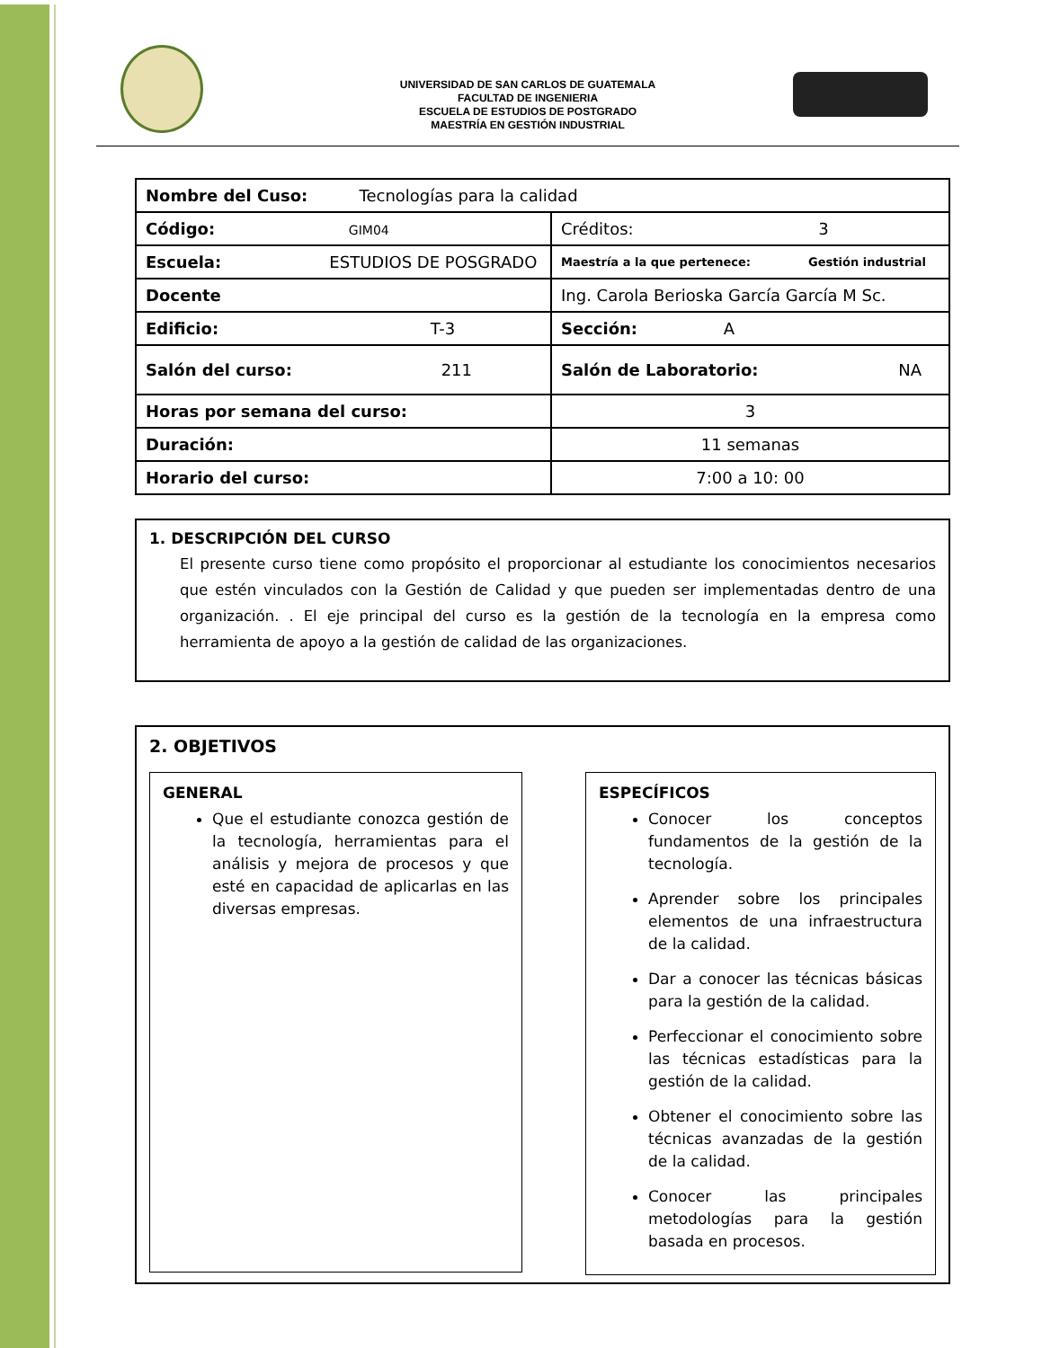UNIVERSIDAD DE SAN CARLOS DE GUATEMALA
FACULTAD DE INGENIERIA
ESCUELA DE ESTUDIOS DE POSTGRADO
MAESTRÍA EN GESTIÓN INDUSTRIAL
| Nombre del Cuso: Tecnologías para la calidad | |
| Código: GIM04 | Créditos: 3 |
| Escuela: ESTUDIOS DE POSGRADO | Maestría a la que pertenece: Gestión industrial |
| Docente | Ing. Carola Berioska García García M Sc. |
| Edificio: T-3 | Sección: A |
| Salón del curso: 211 | Salón de Laboratorio: NA |
| Horas por semana del curso: | 3 |
| Duración: | 11 semanas |
| Horario del curso: | 7:00 a 10: 00 |
1. DESCRIPCIÓN DEL CURSO
El presente curso tiene como propósito el proporcionar al estudiante los conocimientos necesarios que estén vinculados con la Gestión de Calidad y que pueden ser implementadas dentro de una organización. . El eje principal del curso es la gestión de la tecnología en la empresa como herramienta de apoyo a la gestión de calidad de las organizaciones.
2. OBJETIVOS
GENERAL
Que el estudiante conozca gestión de la tecnología, herramientas para el análisis y mejora de procesos y que esté en capacidad de aplicarlas en las diversas empresas.
ESPECÍFICOS
Conocer los conceptos fundamentos de la gestión de la tecnología.
Aprender sobre los principales elementos de una infraestructura de la calidad.
Dar a conocer las técnicas básicas para la gestión de la calidad.
Perfeccionar el conocimiento sobre las técnicas estadísticas para la gestión de la calidad.
Obtener el conocimiento sobre las técnicas avanzadas de la gestión de la calidad.
Conocer las principales metodologías para la gestión basada en procesos.